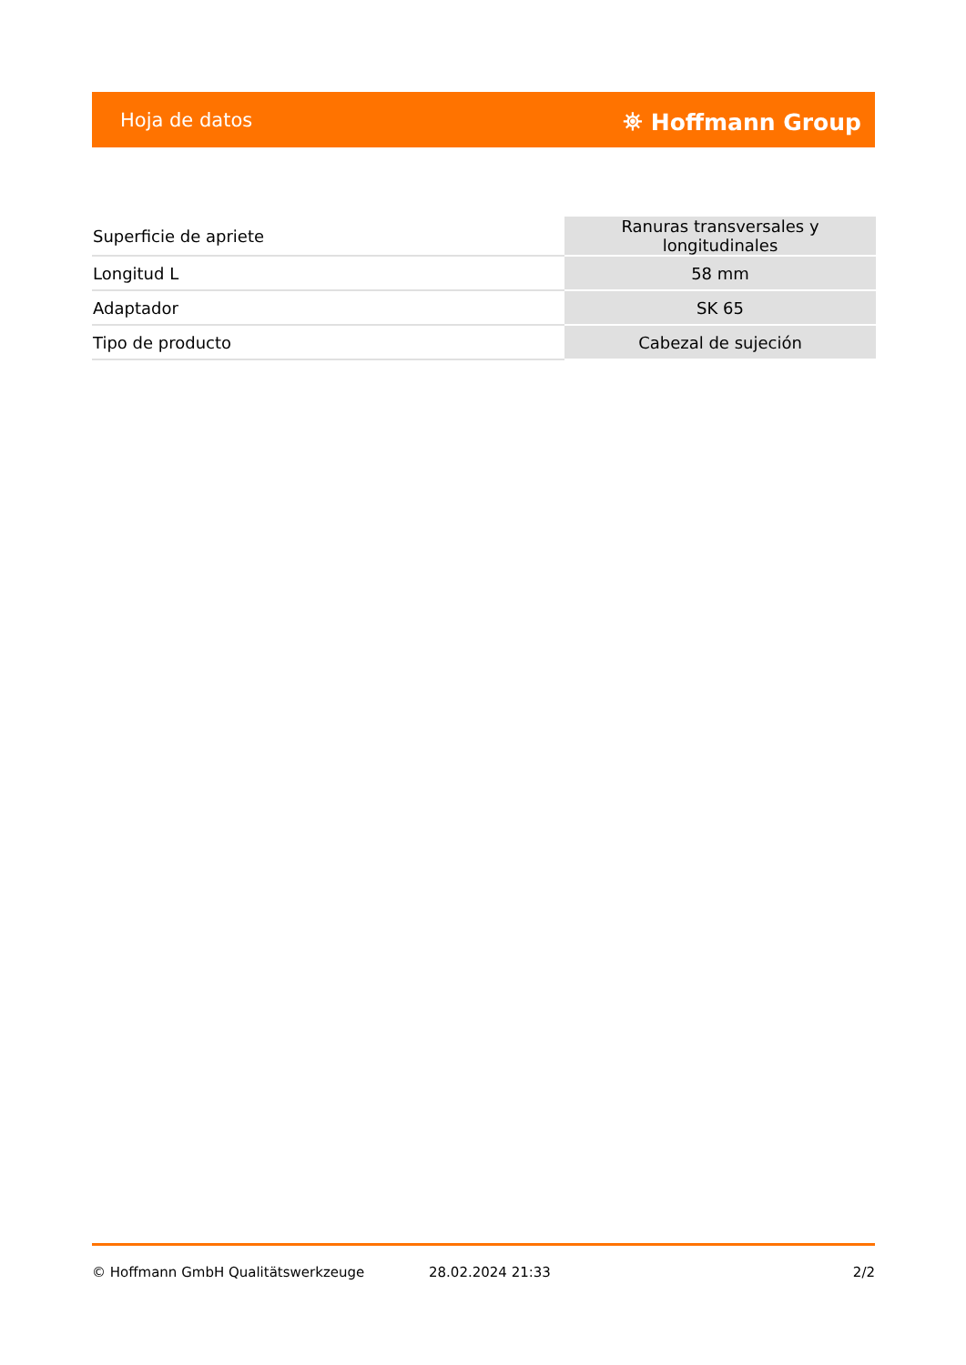Hoja de datos ⛯ Hoffmann Group
| Superficie de apriete | Ranuras transversales y longitudinales |
| Longitud L | 58 mm |
| Adaptador | SK 65 |
| Tipo de producto | Cabezal de sujeción |
© Hoffmann GmbH Qualitätswerkzeuge 28.02.2024 21:33 2/2